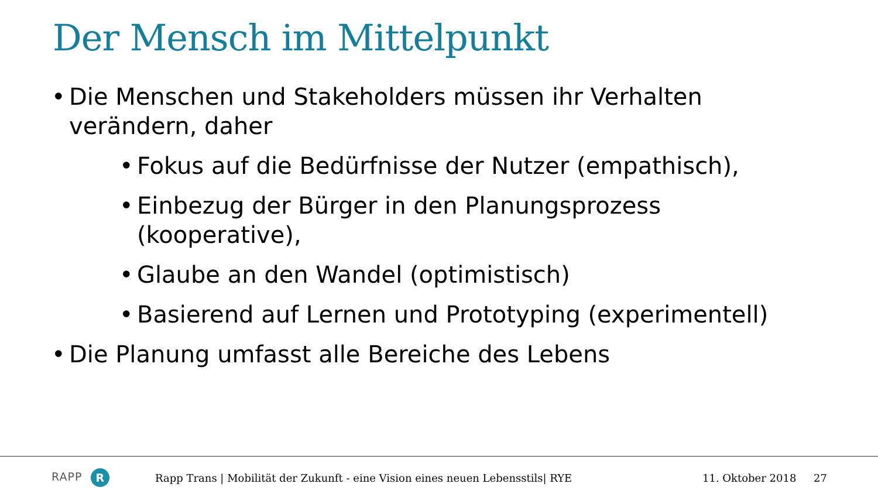Der Mensch im Mittelpunkt
• Die Menschen und Stakeholders müssen ihr Verhalten verändern, daher
• Fokus auf die Bedürfnisse der Nutzer (empathisch),
• Einbezug der Bürger in den Planungsprozess (kooperative),
• Glaube an den Wandel (optimistisch)
• Basierend auf Lernen und Prototyping (experimentell)
• Die Planung umfasst alle Bereiche des Lebens
RAPP R
Rapp Trans | Mobilität der Zukunft - eine Vision eines neuen Lebensstils| RYE
11. Oktober 2018 27